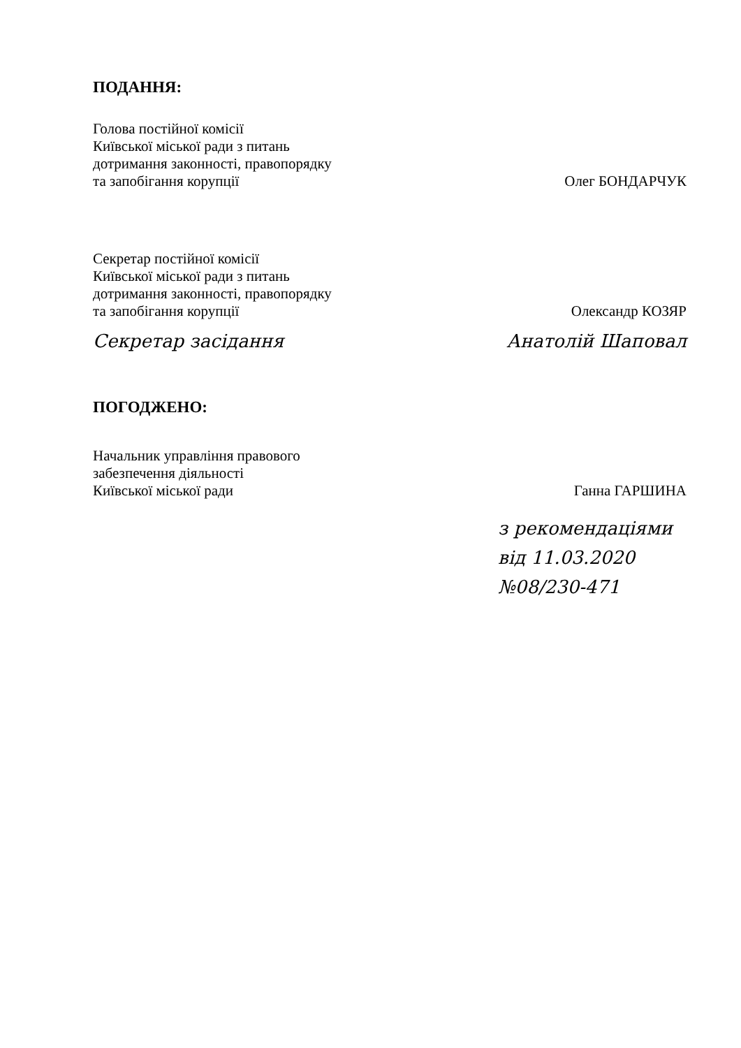ПОДАННЯ:
Голова постійної комісії
Київської міської ради з питань
дотримання законності, правопорядку
та запобігання корупції
Олег БОНДАРЧУК
Секретар постійної комісії
Київської міської ради з питань
дотримання законності, правопорядку
та запобігання корупції
Олександр КОЗЯР
Секретар засідання Анатолій Шаповал
ПОГОДЖЕНО:
Начальник управління правового
забезпечення діяльності
Київської міської ради
Ганна ГАРШИНА
з рекомендаціями
від 11.03.2020
№08/230-471